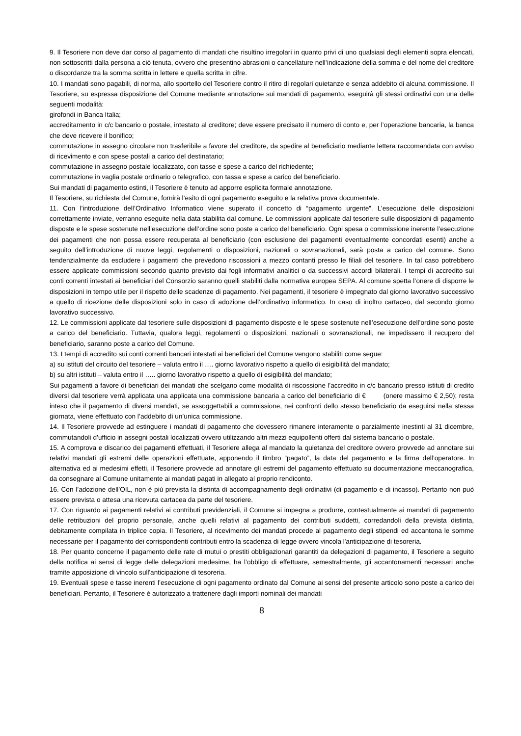9. Il Tesoriere non deve dar corso al pagamento di mandati che risultino irregolari in quanto privi di uno qualsiasi degli elementi sopra elencati, non sottoscritti dalla persona a ciò tenuta, ovvero che presentino abrasioni o cancellature nell’indicazione della somma e del nome del creditore o discordanze tra la somma scritta in lettere e quella scritta in cifre.
10. I mandati sono pagabili, di norma, allo sportello del Tesoriere contro il ritiro di regolari quietanze e senza addebito di alcuna commissione. Il Tesoriere, su espressa disposizione del Comune mediante annotazione sui mandati di pagamento, eseguirà gli stessi ordinativi con una delle seguenti modalità:
girofondi in Banca Italia;
accreditamento in c/c bancario o postale, intestato al creditore; deve essere precisato il numero di conto e, per l’operazione bancaria, la banca che deve ricevere il bonifico;
commutazione in assegno circolare non trasferibile a favore del creditore, da spedire al beneficiario mediante lettera raccomandata con avviso di ricevimento e con spese postali a carico del destinatario;
commutazione in assegno postale localizzato, con tasse e spese a carico del richiedente;
commutazione in vaglia postale ordinario o telegrafico, con tassa e spese a carico del beneficiario.
Sui mandati di pagamento estinti, il Tesoriere è tenuto ad apporre esplicita formale annotazione.
Il Tesoriere, su richiesta del Comune, fornirà l’esito di ogni pagamento eseguito e la relativa prova documentale.
11. Con l’introduzione dell’Ordinativo Informatico viene superato il concetto di “pagamento urgente”. L’esecuzione delle disposizioni correttamente inviate, verranno eseguite nella data stabilita dal comune. Le commissioni applicate dal tesoriere sulle disposizioni di pagamento disposte e le spese sostenute nell’esecuzione dell’ordine sono poste a carico del beneficiario. Ogni spesa o commissione inerente l’esecuzione dei pagamenti che non possa essere recuperata al beneficiario (con esclusione dei pagamenti eventualmente concordati esenti) anche a seguito dell’introduzione di nuove leggi, regolamenti o disposizioni, nazionali o sovranazionali, sarà posta a carico del comune. Sono tendenzialmente da escludere i pagamenti che prevedono riscossioni a mezzo contanti presso le filiali del tesoriere. In tal caso potrebbero essere applicate commissioni secondo quanto previsto dai fogli informativi analitici o da successivi accordi bilaterali. I tempi di accredito sui conti correnti intestati ai beneficiari del Consorzio saranno quelli stabiliti dalla normativa europea SEPA. Al comune spetta l’onere di disporre le disposizioni in tempo utile per il rispetto delle scadenze di pagamento. Nei pagamenti, il tesoriere è impegnato dal giorno lavorativo successivo a quello di ricezione delle disposizioni solo in caso di adozione dell’ordinativo informatico. In caso di inoltro cartaceo, dal secondo giorno lavorativo successivo.
12. Le commissioni applicate dal tesoriere sulle disposizioni di pagamento disposte e le spese sostenute nell’esecuzione dell’ordine sono poste a carico del beneficiario. Tuttavia, qualora leggi, regolamenti o disposizioni, nazionali o sovranazionali, ne impedissero il recupero del beneficiario, saranno poste a carico del Comune.
13. I tempi di accredito sui conti correnti bancari intestati ai beneficiari del Comune vengono stabiliti come segue:
a) su istituti del circuito del tesoriere – valuta entro il …. giorno lavorativo rispetto a quello di esigibilità del mandato;
b) su altri istituti – valuta entro il ….. giorno lavorativo rispetto a quello di esigibilità del mandato;
Sui pagamenti a favore di beneficiari dei mandati che scelgano come modalità di riscossione l’accredito in c/c bancario presso istituti di credito diversi dal tesoriere verrà applicata una applicata una commissione bancaria a carico del beneficiario di € (onere massimo € 2,50); resta inteso che il pagamento di diversi mandati, se assoggettabili a commissione, nei confronti dello stesso beneficiario da eseguirsi nella stessa giornata, viene effettuato con l’addebito di un’unica commissione.
14. Il Tesoriere provvede ad estinguere i mandati di pagamento che dovessero rimanere interamente o parzialmente inestinti al 31 dicembre, commutandoli d’ufficio in assegni postali localizzati ovvero utilizzando altri mezzi equipollenti offerti dal sistema bancario o postale.
15. A comprova e discarico dei pagamenti effettuati, il Tesoriere allega al mandato la quietanza del creditore ovvero provvede ad annotare sui relativi mandati gli estremi delle operazioni effettuate, apponendo il timbro “pagato”, la data del pagamento e la firma dell’operatore. In alternativa ed ai medesimi effetti, il Tesoriere provvede ad annotare gli estremi del pagamento effettuato su documentazione meccanografica, da consegnare al Comune unitamente ai mandati pagati in allegato al proprio rendiconto.
16. Con l’adozione dell’OIL, non è più prevista la distinta di accompagnamento degli ordinativi (di pagamento e di incasso). Pertanto non può essere prevista o attesa una ricevuta cartacea da parte del tesoriere.
17. Con riguardo ai pagamenti relativi ai contributi previdenziali, il Comune si impegna a produrre, contestualmente ai mandati di pagamento delle retribuzioni del proprio personale, anche quelli relativi al pagamento dei contributi suddetti, corredandoli della prevista distinta, debitamente compilata in triplice copia. Il Tesoriere, al ricevimento dei mandati procede al pagamento degli stipendi ed accantona le somme necessarie per il pagamento dei corrispondenti contributi entro la scadenza di legge ovvero vincola l'anticipazione di tesoreria.
18. Per quanto concerne il pagamento delle rate di mutui o prestiti obbligazionari garantiti da delegazioni di pagamento, il Tesoriere a seguito della notifica ai sensi di legge delle delegazioni medesime, ha l’obbligo di effettuare, semestralmente, gli accantonamenti necessari anche tramite apposizione di vincolo sull'anticipazione di tesoreria.
19. Eventuali spese e tasse inerenti l’esecuzione di ogni pagamento ordinato dal Comune ai sensi del presente articolo sono poste a carico dei beneficiari. Pertanto, il Tesoriere è autorizzato a trattenere dagli importi nominali dei mandati
8